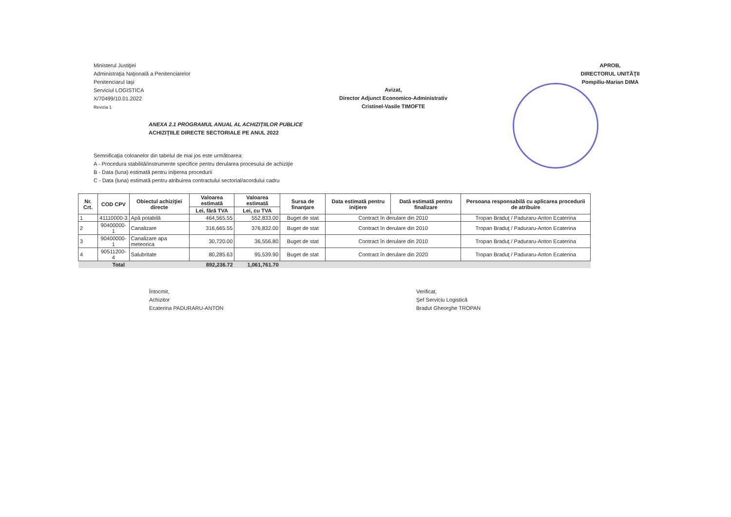Ministerul Justiţiei
Administraţia Naţională a Penitenciarelor
Penitenciarul Iaşi
Serviciul LOGISTICA
X/70499/10.01.2022
Revizia 1
Avizat,
Director Adjunct Economico-Administrativ
Cristinel-Vasile TIMOFTE
APROB,
DIRECTORUL UNITĂŢII
Pompiliu-Marian DIMA
ANEXA 2.1 PROGRAMUL ANUAL AL ACHIZIŢIILOR PUBLICE
ACHIZIŢIILE DIRECTE SECTORIALE PE ANUL 2022
Semnificaţia coloanelor din tabelul de mai jos este următoarea:
A - Procedura stabilită/instrumente specifice pentru derularea procesului de achiziţie
B - Data (luna) estimată pentru iniţierea procedurii
C - Data (luna) estimată pentru atribuirea contractului sectorial/acordului cadru
| Nr. Crt. | COD CPV | Obiectul achiziţiei directe | Valoarea estimată | Valoarea estimată | Sursa de finanţare | Data estimată pentru iniţiere | Dată estimată pentru finalizare | Persoana responsabilă cu aplicarea procedurii de atribuire |
| --- | --- | --- | --- | --- | --- | --- | --- | --- |
| | | | Lei, fără TVA | Lei, cu TVA | | | | |
| 1 | 41110000-3 | Apă potabilă | 464,565.55 | 552,833.00 | Buget de stat | Contract în derulare din 2010 | | Tropan Braduţ / Paduraru-Anton Ecaterina |
| 2 | 90400000-1 | Canalizare | 316,665.55 | 376,832.00 | Buget de stat | Contract în derulare din 2010 | | Tropan Braduţ / Paduraru-Anton Ecaterina |
| 3 | 90400000-1 | Canalizare apa meteorica | 30,720.00 | 36,556.80 | Buget de stat | Contract în derulare din 2010 | | Tropan Braduţ / Paduraru-Anton Ecaterina |
| 4 | 90511200-4 | Salubritate | 80,285.63 | 95,539.90 | Buget de stat | Contract în derulare din 2020 | | Tropan Braduţ / Paduraru-Anton Ecaterina |
| Total | | | 892,236.72 | 1,061,761.70 | | | | |
Întocmit,
Achizitor
Ecaterina PADURARU-ANTON
Verificat,
Şef Serviciu Logistică
Bradut Gheorghe TROPAN